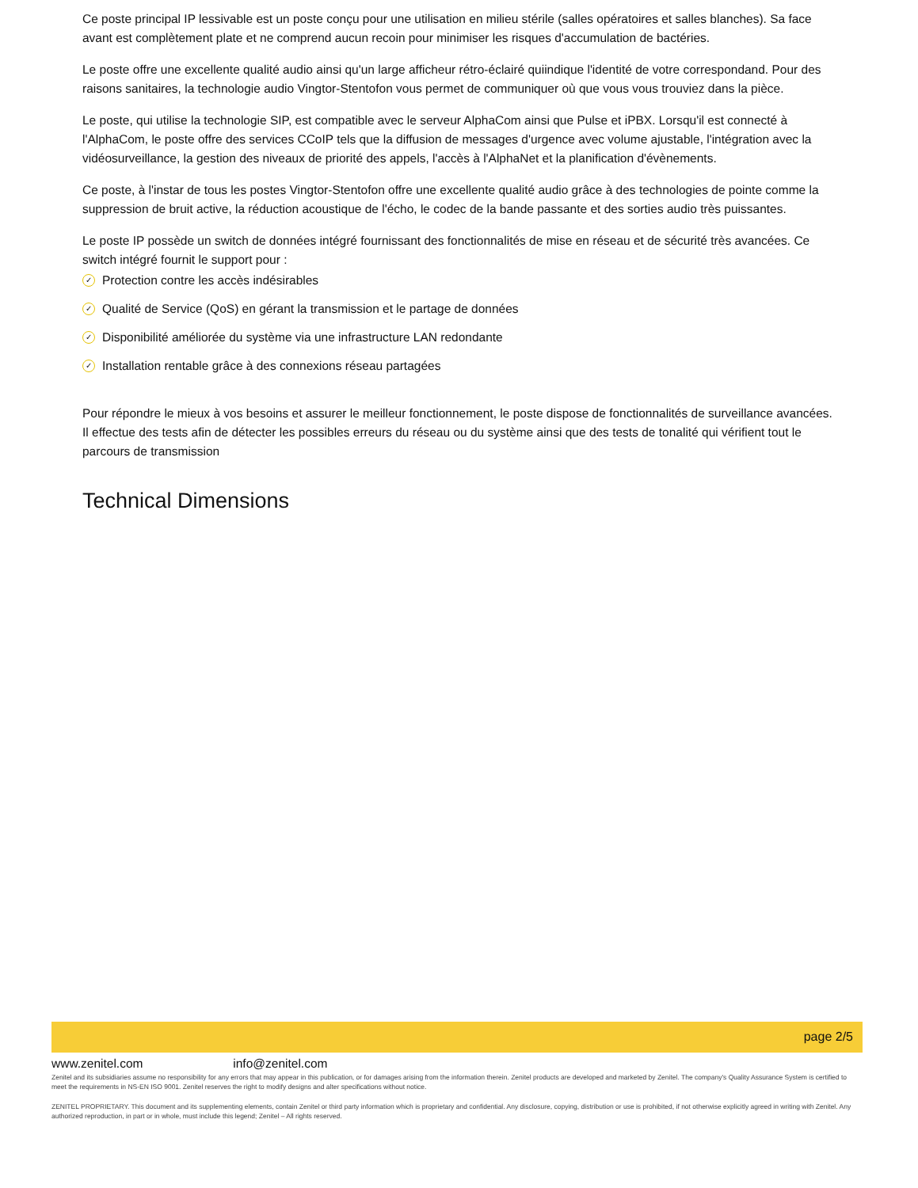Ce poste principal IP lessivable est un poste conçu pour une utilisation en milieu stérile (salles opératoires et salles blanches). Sa face avant est complètement plate et ne comprend aucun recoin pour minimiser les risques d'accumulation de bactéries.
Le poste offre une excellente qualité audio ainsi qu'un large afficheur rétro-éclairé quiindique l'identité de votre correspondand. Pour des raisons sanitaires, la technologie audio Vingtor-Stentofon vous permet de communiquer où que vous vous trouviez dans la pièce.
Le poste, qui utilise la technologie SIP, est compatible avec le serveur AlphaCom ainsi que Pulse et iPBX. Lorsqu'il est connecté à l'AlphaCom, le poste offre des services CCoIP tels que la diffusion de messages d'urgence avec volume ajustable, l'intégration avec la vidéosurveillance, la gestion des niveaux de priorité des appels, l'accès à l'AlphaNet et la planification d'évènements.
Ce poste, à l'instar de tous les postes Vingtor-Stentofon offre une excellente qualité audio grâce à des technologies de pointe comme la suppression de bruit active, la réduction acoustique de l'écho, le codec de la bande passante et des sorties audio très puissantes.
Le poste IP possède un switch de données intégré fournissant des fonctionnalités de mise en réseau et de sécurité très avancées. Ce switch intégré fournit le support pour :
✓ Protection contre les accès indésirables
✓ Qualité de Service (QoS) en gérant la transmission et le partage de données
✓ Disponibilité améliorée du système via une infrastructure LAN redondante
✓ Installation rentable grâce à des connexions réseau partagées
Pour répondre le mieux à vos besoins et assurer le meilleur fonctionnement, le poste dispose de fonctionnalités de surveillance avancées. Il effectue des tests afin de détecter les possibles erreurs du réseau ou du système ainsi que des tests de tonalité qui vérifient tout le parcours de transmission
Technical Dimensions
page 2/5
www.zenitel.com info@zenitel.com
Zenitel and its subsidiaries assume no responsibility for any errors that may appear in this publication, or for damages arising from the information therein. Zenitel products are developed and marketed by Zenitel. The company's Quality Assurance System is certified to meet the requirements in NS-EN ISO 9001. Zenitel reserves the right to modify designs and alter specifications without notice.
ZENITEL PROPRIETARY. This document and its supplementing elements, contain Zenitel or third party information which is proprietary and confidential. Any disclosure, copying, distribution or use is prohibited, if not otherwise explicitly agreed in writing with Zenitel. Any authorized reproduction, in part or in whole, must include this legend; Zenitel – All rights reserved.